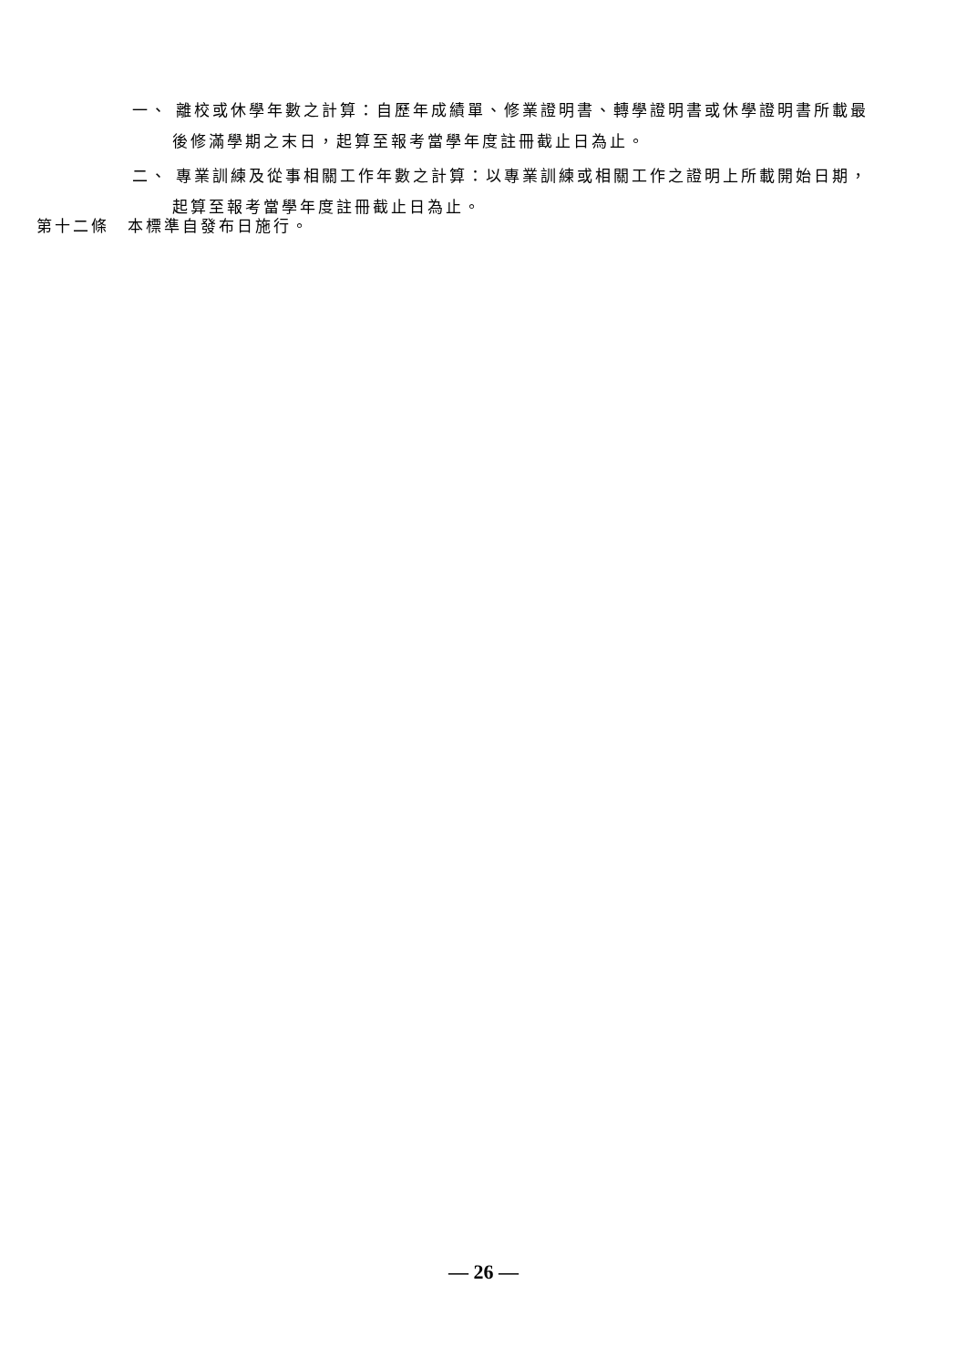一、 離校或休學年數之計算：自歷年成績單、修業證明書、轉學證明書或休學證明書所載最後修滿學期之末日，起算至報考當學年度註冊截止日為止。
二、 專業訓練及從事相關工作年數之計算：以專業訓練或相關工作之證明上所載開始日期，起算至報考當學年度註冊截止日為止。
第十二條　本標準自發布日施行。
— 26 —